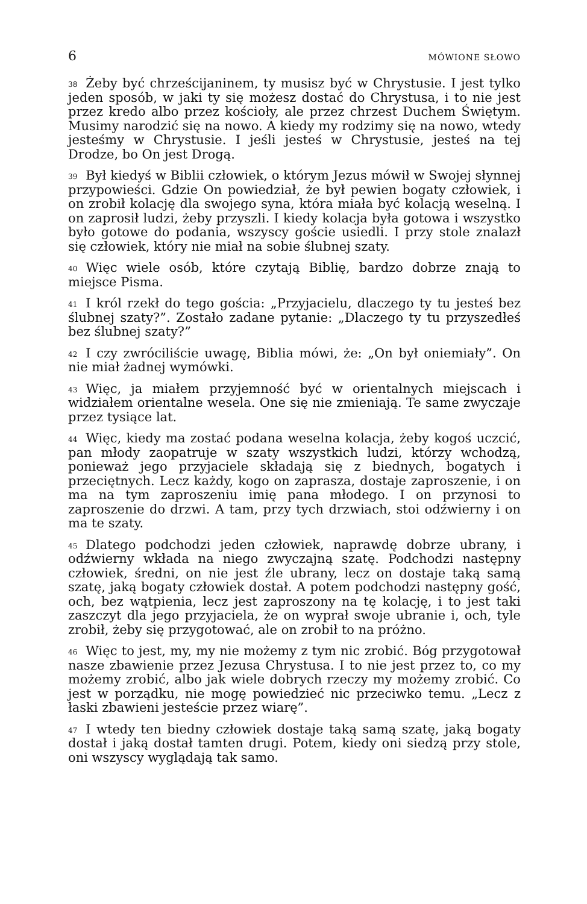6 MÓWIONE SŁOWO
<sup>38</sup> Żeby być chrześcijaninem, ty musisz być w Chrystusie. I jest tylko jeden sposób, w jaki ty się możesz dostać do Chrystusa, i to nie jest przez kredo albo przez kościoły, ale przez chrzest Duchem Świętym. Musimy narodzić się na nowo. A kiedy my rodzimy się na nowo, wtedy jesteśmy w Chrystusie. I jeśli jesteś w Chrystusie, jesteś na tej Drodze, bo On jest Drogą.
<sup>39</sup> Był kiedyś w Biblii człowiek, o którym Jezus mówił w Swojej słynnej przypowieści. Gdzie On powiedział, że był pewien bogaty człowiek, i on zrobił kolację dla swojego syna, która miała być kolacją weselną. I on zaprosił ludzi, żeby przyszli. I kiedy kolacja była gotowa i wszystko było gotowe do podania, wszyscy goście usiedli. I przy stole znalazł się człowiek, który nie miał na sobie ślubnej szaty.
<sup>40</sup> Więc wiele osób, które czytają Biblię, bardzo dobrze znają to miejsce Pisma.
<sup>41</sup> I król rzekł do tego gościa: „Przyjacielu, dlaczego ty tu jesteś bez ślubnej szaty?”. Zostało zadane pytanie: „Dlaczego ty tu przyszedłeś bez ślubnej szaty?”
<sup>42</sup> I czy zwróciliście uwagę, Biblia mówi, że: „On był oniemiały”. On nie miał żadnej wymówki.
<sup>43</sup> Więc, ja miałem przyjemność być w orientalnych miejscach i widziałem orientalne wesela. One się nie zmieniają. Te same zwyczaje przez tysiące lat.
<sup>44</sup> Więc, kiedy ma zostać podana weselna kolacja, żeby kogoś uczcić, pan młody zaopatruje w szaty wszystkich ludzi, którzy wchodzą, ponieważ jego przyjaciele składają się z biednych, bogatych i przeciętnych. Lecz każdy, kogo on zaprasza, dostaje zaproszenie, i on ma na tym zaproszeniu imię pana młodego. I on przynosi to zaproszenie do drzwi. A tam, przy tych drzwiach, stoi odźwierny i on ma te szaty.
<sup>45</sup> Dlatego podchodzi jeden człowiek, naprawdę dobrze ubrany, i odźwierny wkłada na niego zwyczajną szatę. Podchodzi następny człowiek, średni, on nie jest źle ubrany, lecz on dostaje taką samą szatę, jaką bogaty człowiek dostał. A potem podchodzi następny gość, och, bez wątpienia, lecz jest zaproszony na tę kolację, i to jest taki zaszczyt dla jego przyjaciela, że on wyprał swoje ubranie i, och, tyle zrobił, żeby się przygotować, ale on zrobił to na próżno.
<sup>46</sup> Więc to jest, my, my nie możemy z tym nic zrobić. Bóg przygotował nasze zbawienie przez Jezusa Chrystusa. I to nie jest przez to, co my możemy zrobić, albo jak wiele dobrych rzeczy my możemy zrobić. Co jest w porządku, nie mogę powiedzieć nic przeciwko temu. „Lecz z łaski zbawieni jesteście przez wiarę”.
<sup>47</sup> I wtedy ten biedny człowiek dostaje taką samą szatę, jaką bogaty dostał i jaką dostał tamten drugi. Potem, kiedy oni siedzą przy stole, oni wszyscy wyglądają tak samo.